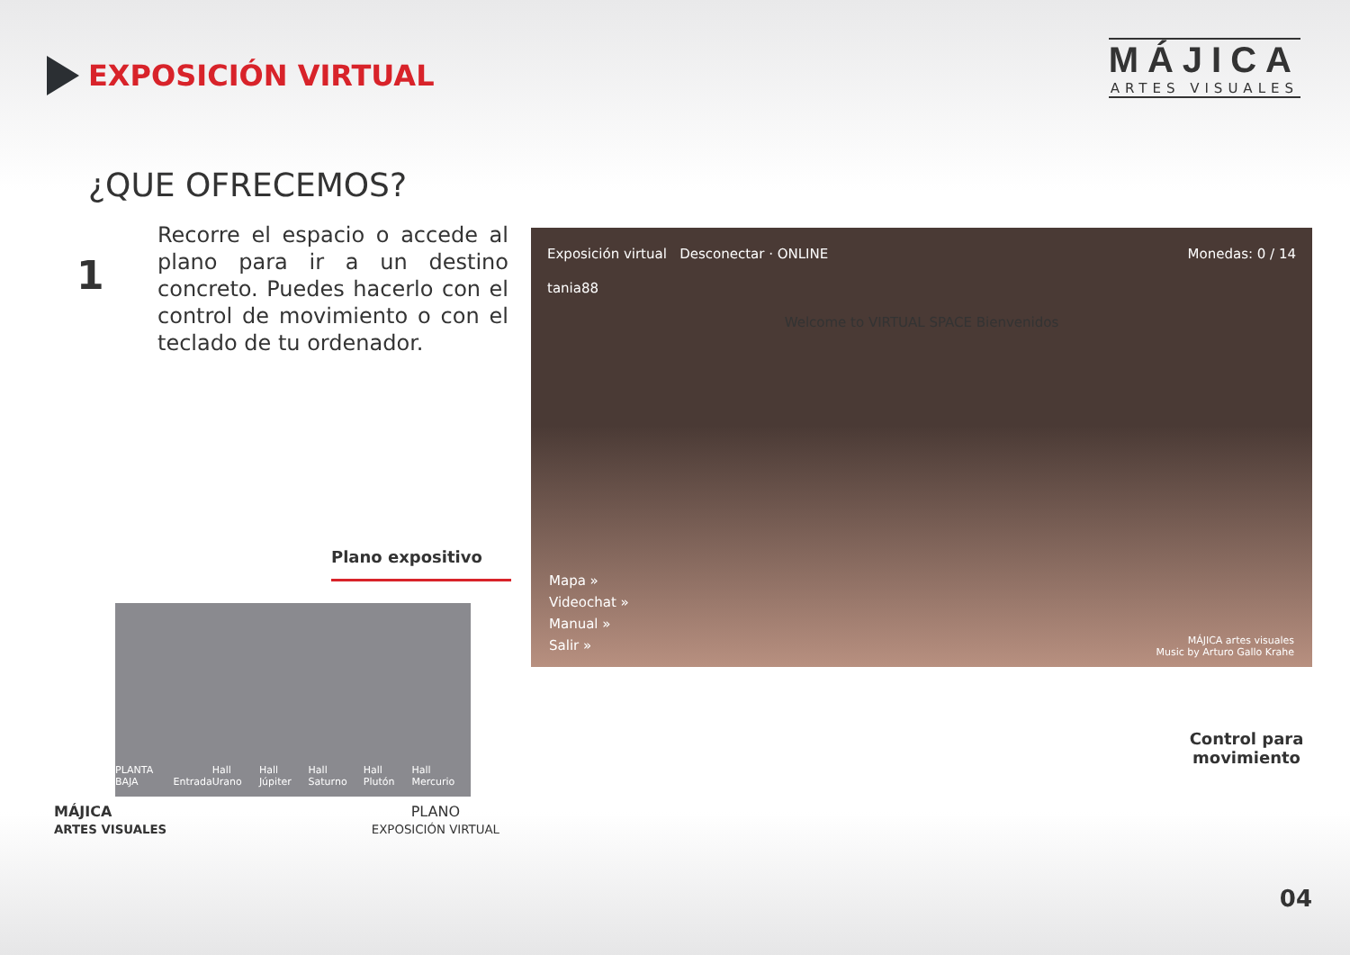EXPOSICIÓN VIRTUAL
MÁJICA
ARTES VISUALES
¿QUE OFRECEMOS?
1
Recorre el espacio o accede al plano para ir a un destino concreto. Puedes hacerlo con el control de movimiento o con el teclado de tu ordenador.
Plano expositivo
PLANTA BAJA Entrada Hall Urano Hall Júpiter Hall Saturno Hall Plutón Hall Mercurio
MÁJICA
ARTES VISUALES
PLANO
EXPOSICIÓN VIRTUAL
Exposición virtual Desconectar · ONLINE Monedas: 0 / 14
tania88
Welcome to VIRTUAL SPACE Bienvenidos
Mapa »
Videochat »
Manual »
Salir »
MÁJICA artes visuales
Music by Arturo Gallo Krahe
Control para movimiento
04